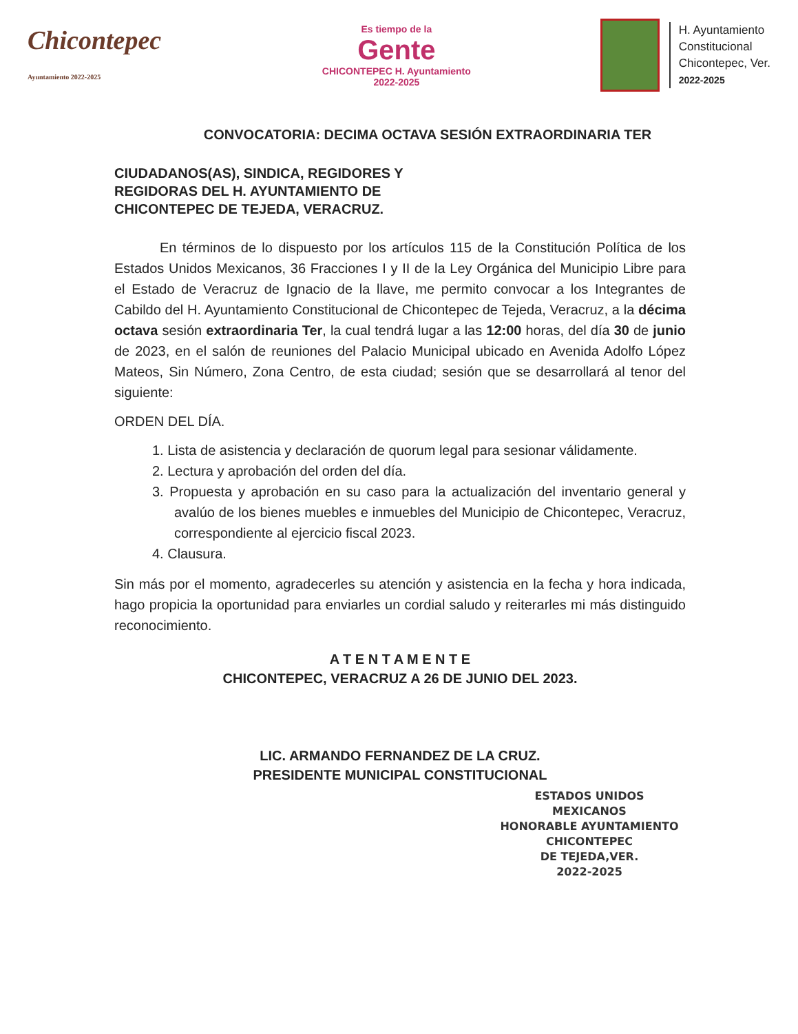Chicontepec
Ayuntamiento 2022-2025
Es tiempo de la
Gente
CHICONTEPEC H. Ayuntamiento 2022-2025
H. Ayuntamiento
Constitucional
Chicontepec, Ver.
2022-2025
CONVOCATORIA: DECIMA OCTAVA SESIÓN EXTRAORDINARIA TER
CIUDADANOS(AS), SINDICA, REGIDORES Y
REGIDORAS DEL H. AYUNTAMIENTO DE
CHICONTEPEC DE TEJEDA, VERACRUZ.
En términos de lo dispuesto por los artículos 115 de la Constitución Política de los Estados Unidos Mexicanos, 36 Fracciones I y II de la Ley Orgánica del Municipio Libre para el Estado de Veracruz de Ignacio de la llave, me permito convocar a los Integrantes de Cabildo del H. Ayuntamiento Constitucional de Chicontepec de Tejeda, Veracruz, a la décima octava sesión extraordinaria Ter, la cual tendrá lugar a las 12:00 horas, del día 30 de junio de 2023, en el salón de reuniones del Palacio Municipal ubicado en Avenida Adolfo López Mateos, Sin Número, Zona Centro, de esta ciudad; sesión que se desarrollará al tenor del siguiente:
ORDEN DEL DÍA.
1. Lista de asistencia y declaración de quorum legal para sesionar válidamente.
2. Lectura y aprobación del orden del día.
3. Propuesta y aprobación en su caso para la actualización del inventario general y avalúo de los bienes muebles e inmuebles del Municipio de Chicontepec, Veracruz, correspondiente al ejercicio fiscal 2023.
4. Clausura.
Sin más por el momento, agradecerles su atención y asistencia en la fecha y hora indicada, hago propicia la oportunidad para enviarles un cordial saludo y reiterarles mi más distinguido reconocimiento.
A T E N T A M E N T E
CHICONTEPEC, VERACRUZ A 26 DE JUNIO DEL 2023.
LIC. ARMANDO FERNANDEZ DE LA CRUZ.
PRESIDENTE MUNICIPAL CONSTITUCIONAL
ESTADOS UNIDOS MEXICANOS
HONORABLE AYUNTAMIENTO
CHICONTEPEC
DE TEJEDA,VER.
2022-2025